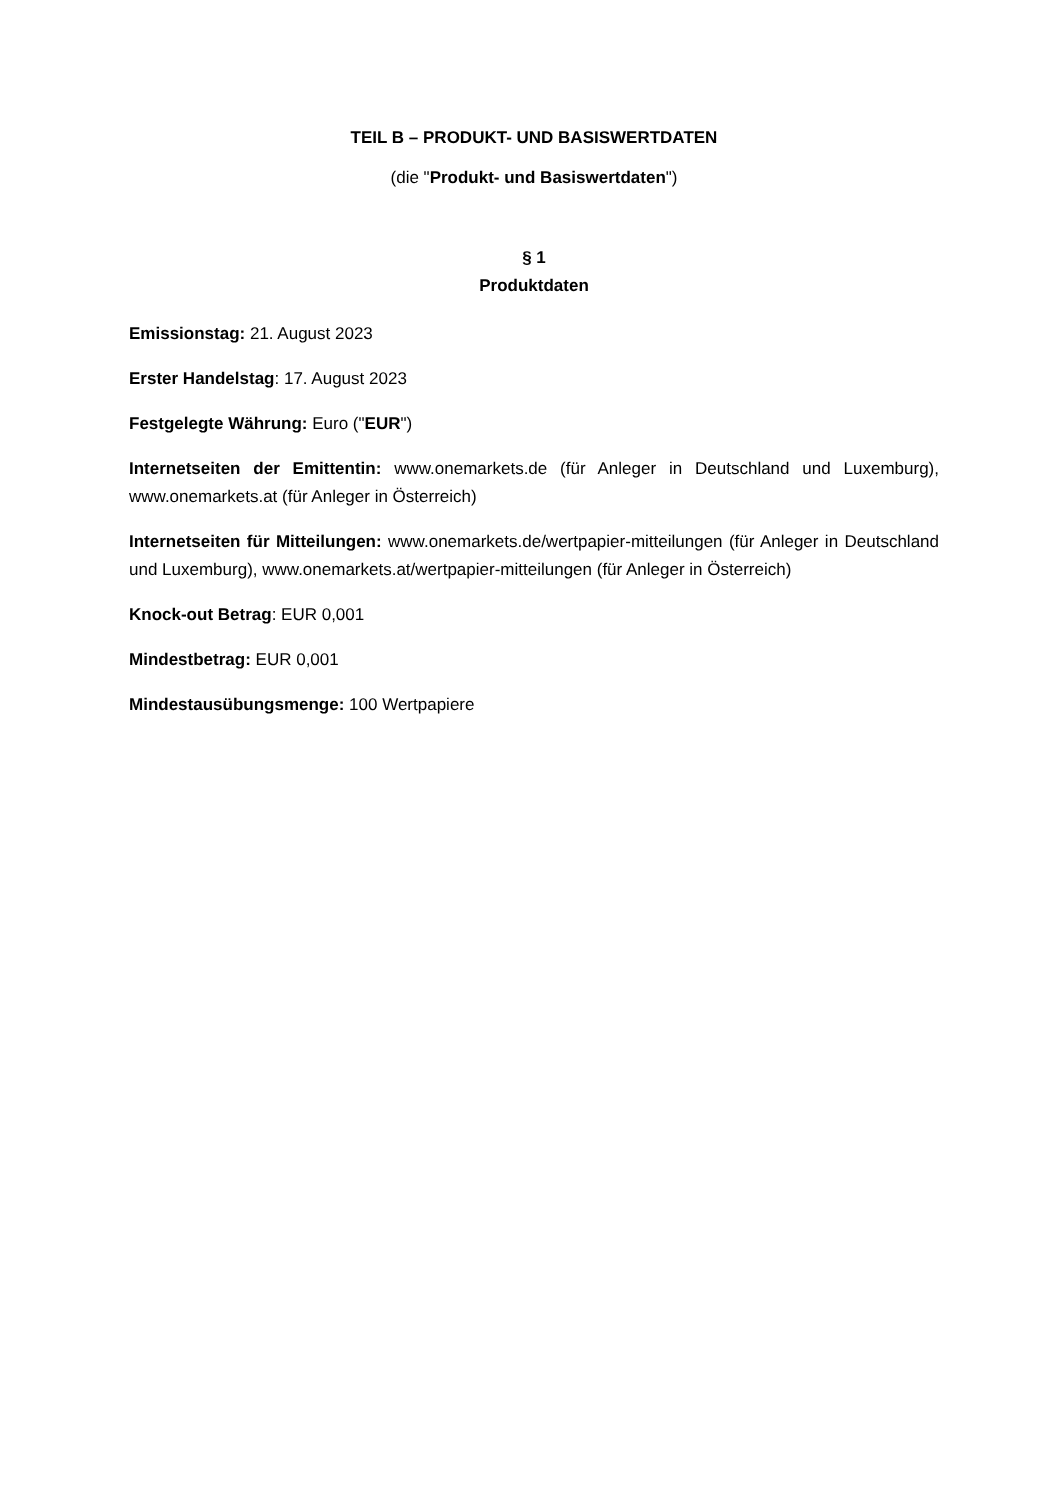TEIL B – PRODUKT- UND BASISWERTDATEN
(die "Produkt- und Basiswertdaten")
§ 1
Produktdaten
Emissionstag: 21. August 2023
Erster Handelstag: 17. August 2023
Festgelegte Währung: Euro ("EUR")
Internetseiten der Emittentin: www.onemarkets.de (für Anleger in Deutschland und Luxemburg), www.onemarkets.at (für Anleger in Österreich)
Internetseiten für Mitteilungen: www.onemarkets.de/wertpapier-mitteilungen (für Anleger in Deutschland und Luxemburg), www.onemarkets.at/wertpapier-mitteilungen (für Anleger in Österreich)
Knock-out Betrag: EUR 0,001
Mindestbetrag: EUR 0,001
Mindestausübungsmenge: 100 Wertpapiere